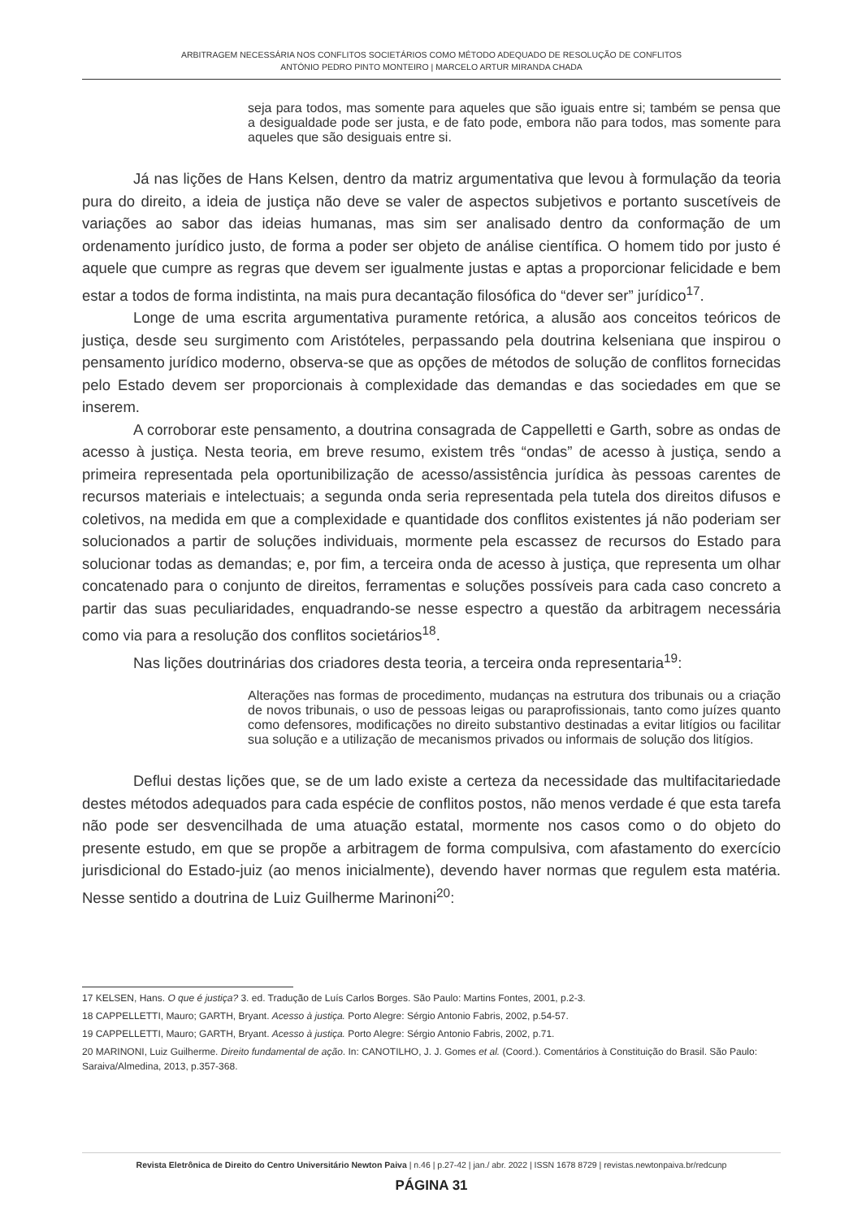ARBITRAGEM NECESSÁRIA NOS CONFLITOS SOCIETÁRIOS COMO MÉTODO ADEQUADO DE RESOLUÇÃO DE CONFLITOS
ANTÓNIO PEDRO PINTO MONTEIRO | MARCELO ARTUR MIRANDA CHADA
seja para todos, mas somente para aqueles que são iguais entre si; também se pensa que a desigualdade pode ser justa, e de fato pode, embora não para todos, mas somente para aqueles que são desiguais entre si.
Já nas lições de Hans Kelsen, dentro da matriz argumentativa que levou à formulação da teoria pura do direito, a ideia de justiça não deve se valer de aspectos subjetivos e portanto suscetíveis de variações ao sabor das ideias humanas, mas sim ser analisado dentro da conformação de um ordenamento jurídico justo, de forma a poder ser objeto de análise científica. O homem tido por justo é aquele que cumpre as regras que devem ser igualmente justas e aptas a proporcionar felicidade e bem estar a todos de forma indistinta, na mais pura decantação filosófica do “dever ser” jurídico<sup>17</sup>.
Longe de uma escrita argumentativa puramente retórica, a alusão aos conceitos teóricos de justiça, desde seu surgimento com Aristóteles, perpassando pela doutrina kelseniana que inspirou o pensamento jurídico moderno, observa-se que as opções de métodos de solução de conflitos fornecidas pelo Estado devem ser proporcionais à complexidade das demandas e das sociedades em que se inserem.
A corroborar este pensamento, a doutrina consagrada de Cappelletti e Garth, sobre as ondas de acesso à justiça. Nesta teoria, em breve resumo, existem três “ondas” de acesso à justiça, sendo a primeira representada pela oportunibilização de acesso/assistência jurídica às pessoas carentes de recursos materiais e intelectuais; a segunda onda seria representada pela tutela dos direitos difusos e coletivos, na medida em que a complexidade e quantidade dos conflitos existentes já não poderiam ser solucionados a partir de soluções individuais, mormente pela escassez de recursos do Estado para solucionar todas as demandas; e, por fim, a terceira onda de acesso à justiça, que representa um olhar concatenado para o conjunto de direitos, ferramentas e soluções possíveis para cada caso concreto a partir das suas peculiaridades, enquadrando-se nesse espectro a questão da arbitragem necessária como via para a resolução dos conflitos societários<sup>18</sup>.
Nas lições doutrinárias dos criadores desta teoria, a terceira onda representaria<sup>19</sup>:
Alterações nas formas de procedimento, mudanças na estrutura dos tribunais ou a criação de novos tribunais, o uso de pessoas leigas ou paraprofissionais, tanto como juízes quanto como defensores, modificações no direito substantivo destinadas a evitar litígios ou facilitar sua solução e a utilização de mecanismos privados ou informais de solução dos litígios.
Deflui destas lições que, se de um lado existe a certeza da necessidade das multifacitariedade destes métodos adequados para cada espécie de conflitos postos, não menos verdade é que esta tarefa não pode ser desvencilhada de uma atuação estatal, mormente nos casos como o do objeto do presente estudo, em que se propõe a arbitragem de forma compulsiva, com afastamento do exercício jurisdicional do Estado-juiz (ao menos inicialmente), devendo haver normas que regulem esta matéria. Nesse sentido a doutrina de Luiz Guilherme Marinoni<sup>20</sup>:
17 KELSEN, Hans. O que é justiça? 3. ed. Tradução de Luís Carlos Borges. São Paulo: Martins Fontes, 2001, p.2-3.
18 CAPPELLETTI, Mauro; GARTH, Bryant. Acesso à justiça. Porto Alegre: Sérgio Antonio Fabris, 2002, p.54-57.
19 CAPPELLETTI, Mauro; GARTH, Bryant. Acesso à justiça. Porto Alegre: Sérgio Antonio Fabris, 2002, p.71.
20 MARINONI, Luiz Guilherme. Direito fundamental de ação. In: CANOTILHO, J. J. Gomes et al. (Coord.). Comentários à Constituição do Brasil. São Paulo: Saraiva/Almedina, 2013, p.357-368.
Revista Eletrônica de Direito do Centro Universitário Newton Paiva | n.46 | p.27-42 | jan./ abr. 2022 | ISSN 1678 8729 | revistas.newtonpaiva.br/redcunp
PÁGINA 31